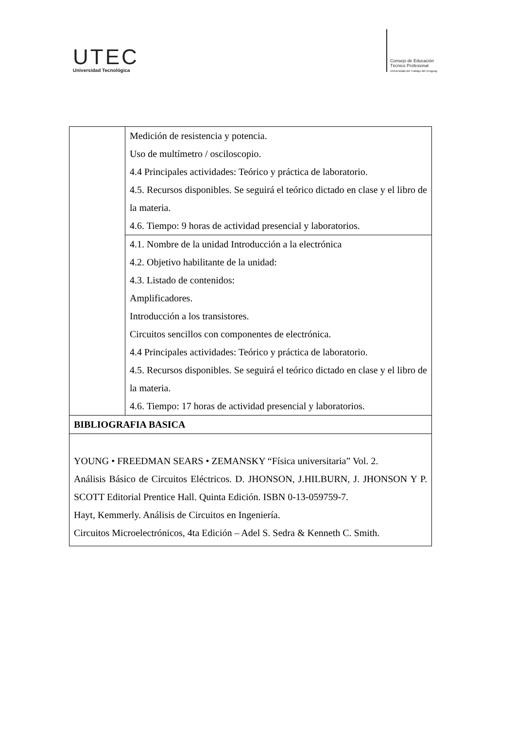UTEC
Universidad Tecnológica
Consejo de Educación
Técnico Profesional
Universidad del Trabajo del Uruguay
| | Medición de resistencia y potencia. Uso de multímetro / osciloscopio. 4.4 Principales actividades: Teórico y práctica de laboratorio. 4.5. Recursos disponibles. Se seguirá el teórico dictado en clase y el libro de la materia. 4.6. Tiempo: 9 horas de actividad presencial y laboratorios. |
| | 4.1. Nombre de la unidad Introducción a la electrónica 4.2. Objetivo habilitante de la unidad: 4.3. Listado de contenidos: Amplificadores. Introducción a los transistores. Circuitos sencillos con componentes de electrónica. 4.4 Principales actividades: Teórico y práctica de laboratorio. 4.5. Recursos disponibles. Se seguirá el teórico dictado en clase y el libro de la materia. 4.6. Tiempo: 17 horas de actividad presencial y laboratorios. |
| BIBLIOGRAFIA BASICA | |
| YOUNG • FREEDMAN SEARS • ZEMANSKY “Física universitaria” Vol. 2. Análisis Básico de Circuitos Eléctricos. D. JHONSON, J.HILBURN, J. JHONSON Y P. SCOTT Editorial Prentice Hall. Quinta Edición. ISBN 0-13-059759-7. Hayt, Kemmerly. Análisis de Circuitos en Ingeniería. Circuitos Microelectrónicos, 4ta Edición – Adel S. Sedra & Kenneth C. Smith. | |